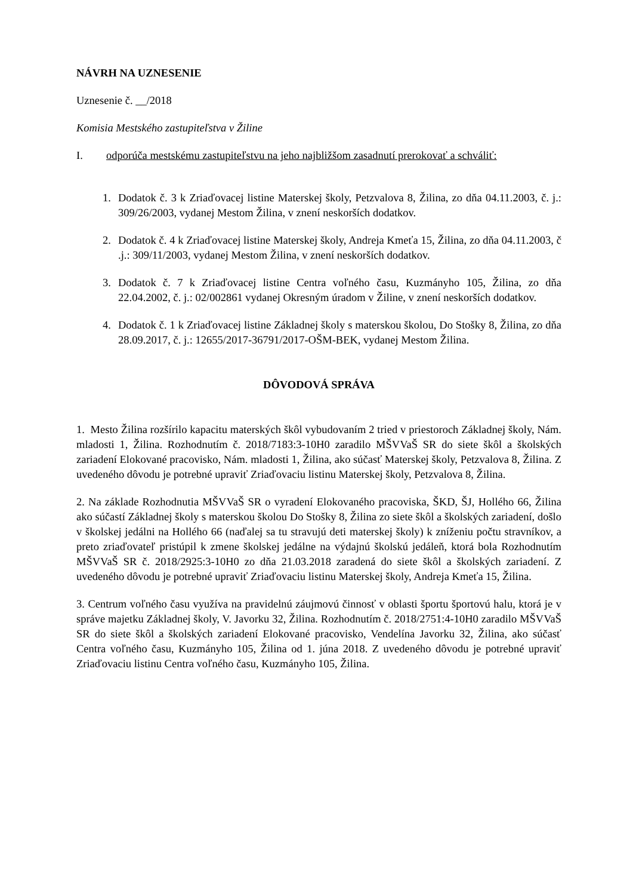NÁVRH NA UZNESENIE
Uznesenie č. __/2018
Komisia Mestského zastupiteľstva v Žiline
I. odporúča mestskému zastupiteľstvu na jeho najbližšom zasadnutí prerokovať a schváliť:
1. Dodatok č. 3 k Zriaďovacej listine Materskej školy, Petzvalova 8, Žilina, zo dňa 04.11.2003, č. j.: 309/26/2003, vydanej Mestom Žilina, v znení neskorších dodatkov.
2. Dodatok č. 4 k Zriaďovacej listine Materskej školy, Andreja Kmeťa 15, Žilina, zo dňa 04.11.2003, č .j.: 309/11/2003, vydanej Mestom Žilina, v znení neskorších dodatkov.
3. Dodatok č. 7 k Zriaďovacej listine Centra voľného času, Kuzmányho 105, Žilina, zo dňa 22.04.2002, č. j.: 02/002861 vydanej Okresným úradom v Žiline, v znení neskorších dodatkov.
4. Dodatok č. 1 k Zriaďovacej listine Základnej školy s materskou školou, Do Stošky 8, Žilina, zo dňa 28.09.2017, č. j.: 12655/2017-36791/2017-OŠM-BEK, vydanej Mestom Žilina.
DÔVODOVÁ SPRÁVA
1. Mesto Žilina rozšírilo kapacitu materských škôl vybudovaním 2 tried v priestoroch Základnej školy, Nám. mladosti 1, Žilina. Rozhodnutím č. 2018/7183:3-10H0 zaradilo MŠVVaŠ SR do siete škôl a školských zariadení Elokované pracovisko, Nám. mladosti 1, Žilina, ako súčasť Materskej školy, Petzvalova 8, Žilina. Z uvedeného dôvodu je potrebné upraviť Zriaďovaciu listinu Materskej školy, Petzvalova 8, Žilina.
2. Na základe Rozhodnutia MŠVVaŠ SR o vyradení Elokovaného pracoviska, ŠKD, ŠJ, Hollého 66, Žilina ako súčastí Základnej školy s materskou školou Do Stošky 8, Žilina zo siete škôl a školských zariadení, došlo v školskej jedálni na Hollého 66 (naďalej sa tu stravujú deti materskej školy) k zníženiu počtu stravníkov, a preto zriaďovateľ pristúpil k zmene školskej jedálne na výdajnú školskú jedáleň, ktorá bola Rozhodnutím MŠVVaŠ SR č. 2018/2925:3-10H0 zo dňa 21.03.2018 zaradená do siete škôl a školských zariadení. Z uvedeného dôvodu je potrebné upraviť Zriaďovaciu listinu Materskej školy, Andreja Kmeťa 15, Žilina.
3. Centrum voľného času využíva na pravidelnú záujmovú činnosť v oblasti športu športovú halu, ktorá je v správe majetku Základnej školy, V. Javorku 32, Žilina. Rozhodnutím č. 2018/2751:4-10H0 zaradilo MŠVVaŠ SR do siete škôl a školských zariadení Elokované pracovisko, Vendelína Javorku 32, Žilina, ako súčasť Centra voľného času, Kuzmányho 105, Žilina od 1. júna 2018. Z uvedeného dôvodu je potrebné upraviť Zriaďovaciu listinu Centra voľného času, Kuzmányho 105, Žilina.